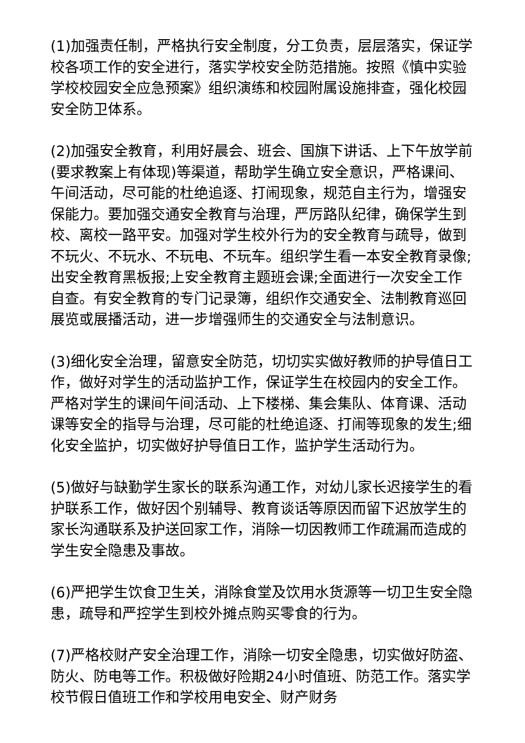(1)加强责任制，严格执行安全制度，分工负责，层层落实，保证学校各项工作的安全进行，落实学校安全防范措施。按照《慎中实验学校校园安全应急预案》组织演练和校园附属设施排查，强化校园安全防卫体系。
(2)加强安全教育，利用好晨会、班会、国旗下讲话、上下午放学前(要求教案上有体现)等渠道，帮助学生确立安全意识，严格课间、午间活动，尽可能的杜绝追逐、打闹现象，规范自主行为，增强安保能力。要加强交通安全教育与治理，严厉路队纪律，确保学生到校、离校一路平安。加强对学生校外行为的安全教育与疏导，做到不玩火、不玩水、不玩电、不玩车。组织学生看一本安全教育录像;出安全教育黑板报;上安全教育主题班会课;全面进行一次安全工作自查。有安全教育的专门记录簿，组织作交通安全、法制教育巡回展览或展播活动，进一步增强师生的交通安全与法制意识。
(3)细化安全治理，留意安全防范，切切实实做好教师的护导值日工作，做好对学生的活动监护工作，保证学生在校园内的安全工作。严格对学生的课间午间活动、上下楼梯、集会集队、体育课、活动课等安全的指导与治理，尽可能的杜绝追逐、打闹等现象的发生;细化安全监护，切实做好护导值日工作，监护学生活动行为。
(5)做好与缺勤学生家长的联系沟通工作，对幼儿家长迟接学生的看护联系工作，做好因个别辅导、教育谈话等原因而留下迟放学生的家长沟通联系及护送回家工作，消除一切因教师工作疏漏而造成的学生安全隐患及事故。
(6)严把学生饮食卫生关，消除食堂及饮用水货源等一切卫生安全隐患，疏导和严控学生到校外摊点购买零食的行为。
(7)严格校财产安全治理工作，消除一切安全隐患，切实做好防盗、防火、防电等工作。积极做好险期24小时值班、防范工作。落实学校节假日值班工作和学校用电安全、财产财务